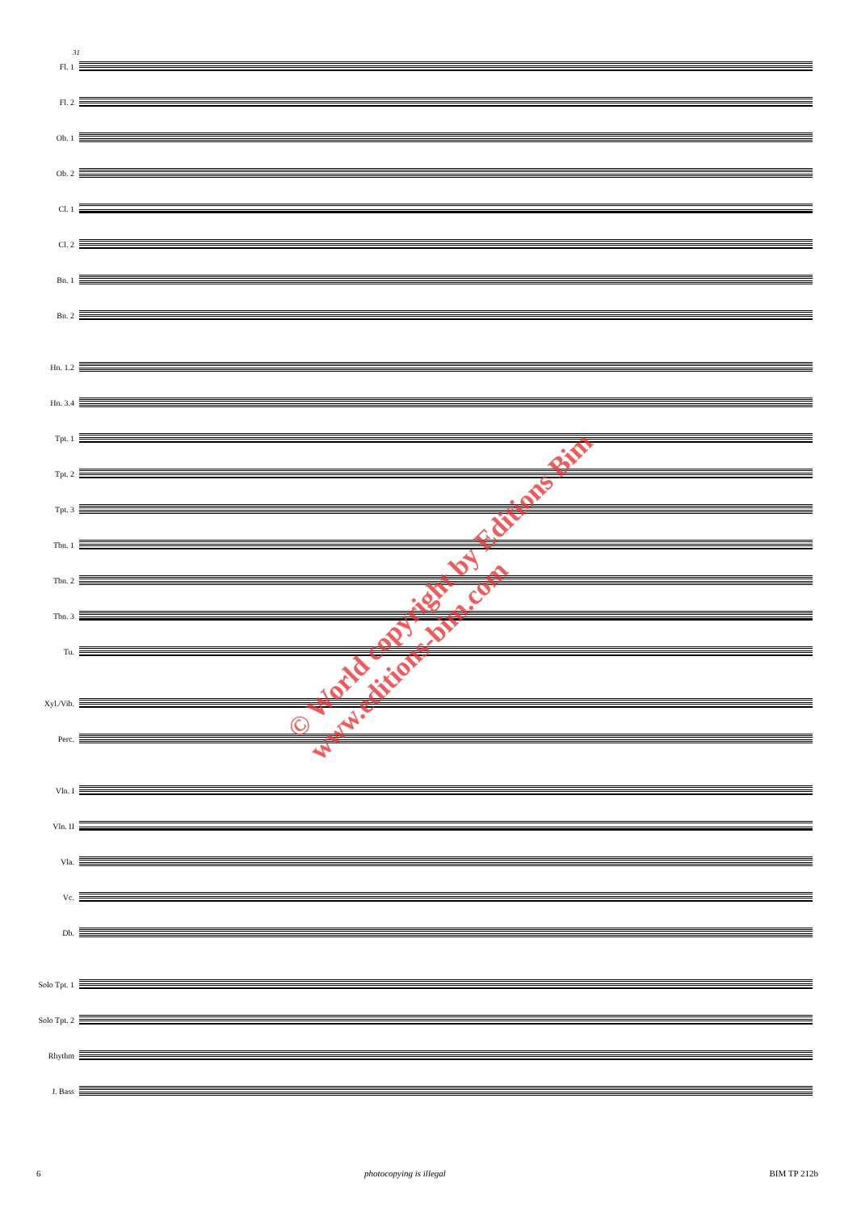31
Fl. 1
Fl. 2
Ob. 1
Ob. 2
Cl. 1
Cl. 2
Bn. 1
Bn. 2
Hn. 1.2
Hn. 3.4
Tpt. 1
Tpt. 2
Tpt. 3
Tbn. 1
Tbn. 2
Tbn. 3
Tu.
Xyl./Vib.
Perc.
Vln. I
Vln. II
Vla.
Vc.
Db.
Solo Tpt. 1
Solo Tpt. 2
Rhythm
J. Bass
© World copyright by Editions Bim
www.editions-bim.com
6 photocopying is illegal BIM TP 212b